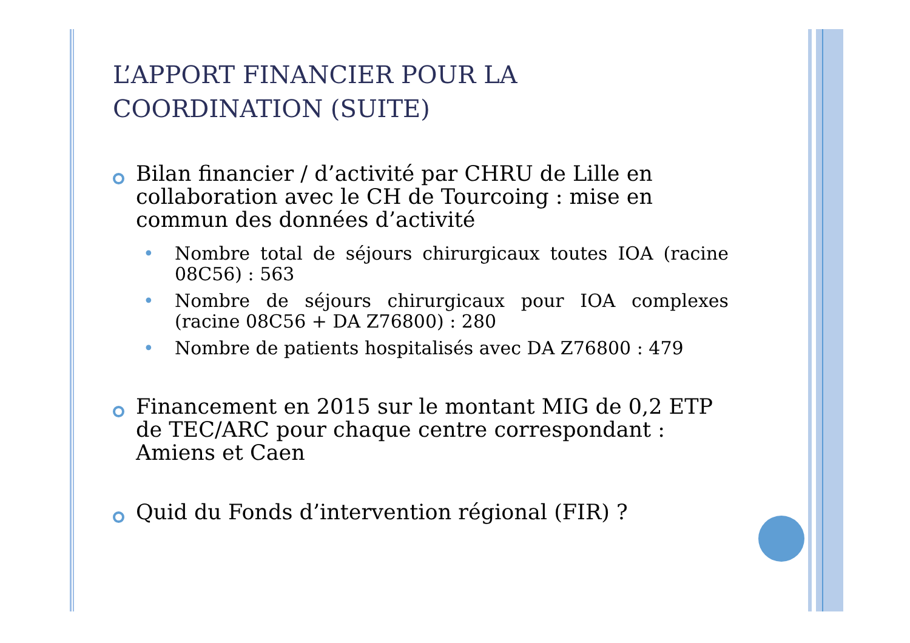L’APPORT FINANCIER POUR LA COORDINATION (SUITE)
Bilan financier / d’activité par CHRU de Lille en collaboration avec le CH de Tourcoing : mise en commun des données d’activité
• Nombre total de séjours chirurgicaux toutes IOA (racine 08C56) : 563
• Nombre de séjours chirurgicaux pour IOA complexes (racine 08C56 + DA Z76800) : 280
• Nombre de patients hospitalisés avec DA Z76800 : 479
Financement en 2015 sur le montant MIG de 0,2 ETP de TEC/ARC pour chaque centre correspondant : Amiens et Caen
Quid du Fonds d’intervention régional (FIR) ?